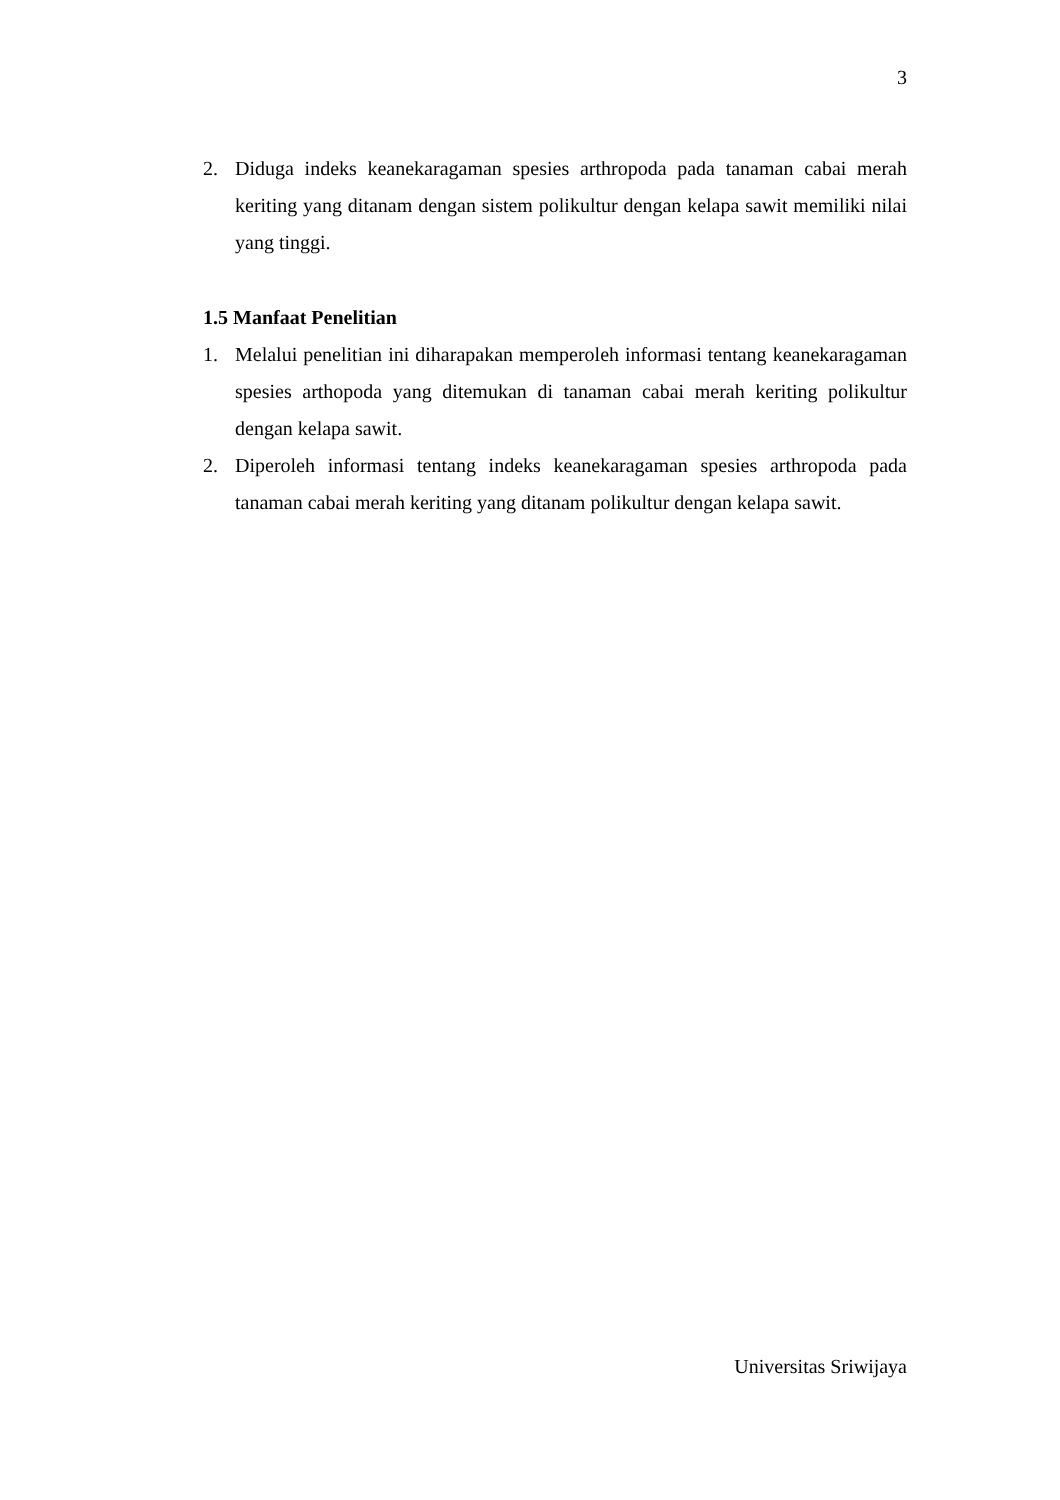3
2. Diduga indeks keanekaragaman spesies arthropoda pada tanaman cabai merah keriting yang ditanam dengan sistem polikultur dengan kelapa sawit memiliki nilai yang tinggi.
1.5 Manfaat Penelitian
1. Melalui penelitian ini diharapakan memperoleh informasi tentang keanekaragaman spesies arthopoda yang ditemukan di tanaman cabai merah keriting polikultur dengan kelapa sawit.
2. Diperoleh informasi tentang indeks keanekaragaman spesies arthropoda pada tanaman cabai merah keriting yang ditanam polikultur dengan kelapa sawit.
Universitas Sriwijaya